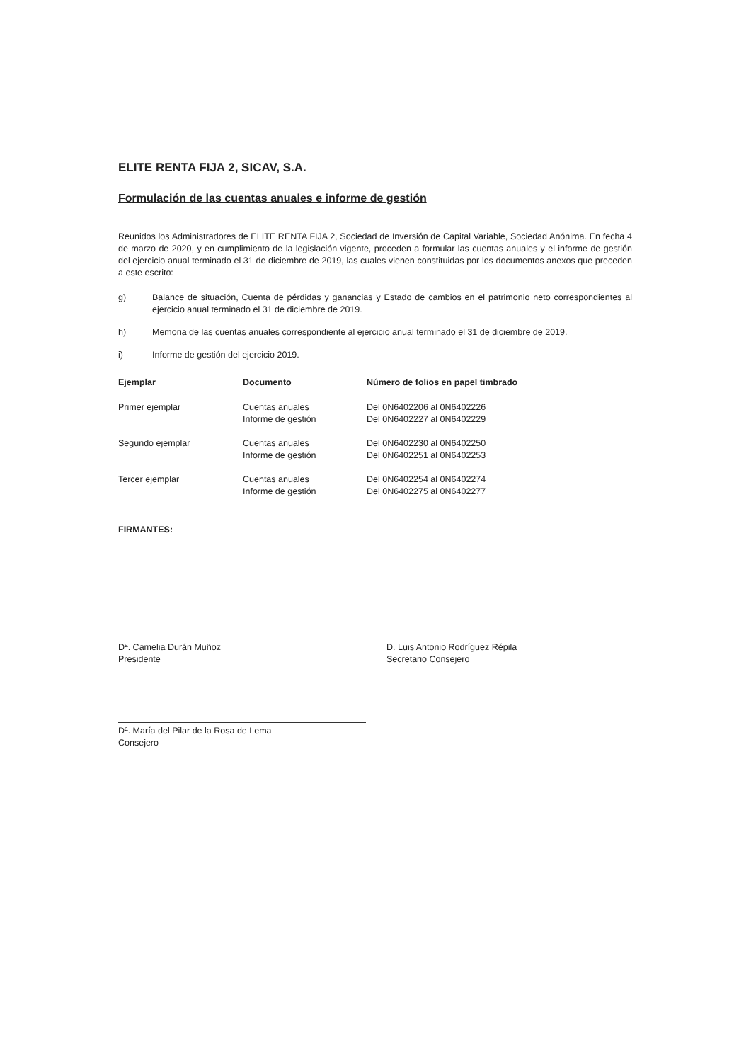ELITE RENTA FIJA 2, SICAV, S.A.
Formulación de las cuentas anuales e informe de gestión
Reunidos los Administradores de ELITE RENTA FIJA 2, Sociedad de Inversión de Capital Variable, Sociedad Anónima. En fecha 4 de marzo de 2020, y en cumplimiento de la legislación vigente, proceden a formular las cuentas anuales y el informe de gestión del ejercicio anual terminado el 31 de diciembre de 2019, las cuales vienen constituidas por los documentos anexos que preceden a este escrito:
g) Balance de situación, Cuenta de pérdidas y ganancias y Estado de cambios en el patrimonio neto correspondientes al ejercicio anual terminado el 31 de diciembre de 2019.
h) Memoria de las cuentas anuales correspondiente al ejercicio anual terminado el 31 de diciembre de 2019.
i) Informe de gestión del ejercicio 2019.
| Ejemplar | Documento | Número de folios en papel timbrado |
| --- | --- | --- |
| Primer ejemplar | Cuentas anuales Informe de gestión | Del 0N6402206 al 0N6402226 Del 0N6402227 al 0N6402229 |
| Segundo ejemplar | Cuentas anuales Informe de gestión | Del 0N6402230 al 0N6402250 Del 0N6402251 al 0N6402253 |
| Tercer ejemplar | Cuentas anuales Informe de gestión | Del 0N6402254 al 0N6402274 Del 0N6402275 al 0N6402277 |
FIRMANTES:
Dª. Camelia Durán Muñoz
Presidente
D. Luis Antonio Rodríguez Répila
Secretario Consejero
Dª. María del Pilar de la Rosa de Lema
Consejero